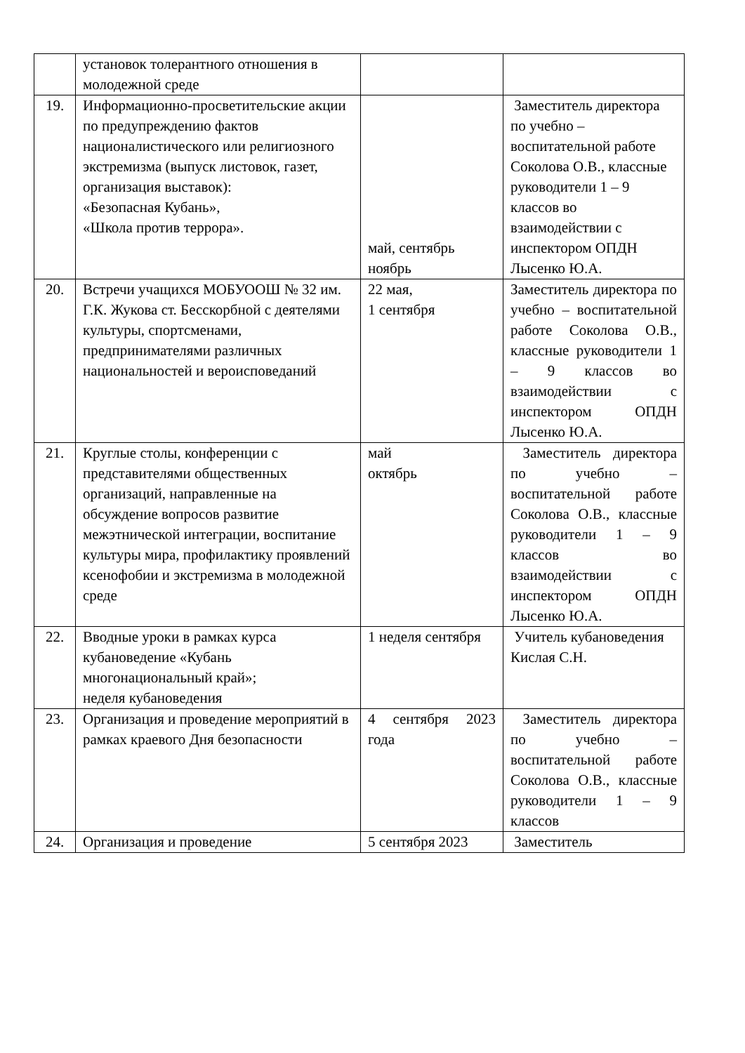| | установок толерантного отношения в молодежной среде | | |
| 19. | Информационно-просветительские акции по предупреждению фактов националистического или религиозного экстремизма (выпуск листовок, газет, организация выставок): «Безопасная Кубань», «Школа против террора». | май, сентябрь ноябрь | Заместитель директора по учебно – воспитательной работе Соколова О.В., классные руководители 1 – 9 классов во взаимодействии с инспектором ОПДН Лысенко Ю.А. |
| 20. | Встречи учащихся МОБУООШ № 32 им. Г.К. Жукова ст. Бесскорбной с деятелями культуры, спортсменами, предпринимателями различных национальностей и вероисповеданий | 22 мая, 1 сентября | Заместитель директора по учебно – воспитательной работе Соколова О.В., классные руководители 1 – 9 классов во взаимодействии с инспектором ОПДН Лысенко Ю.А. |
| 21. | Круглые столы, конференции с представителями общественных организаций, направленные на обсуждение вопросов развитие межэтнической интеграции, воспитание культуры мира, профилактику проявлений ксенофобии и экстремизма в молодежной среде | май октябрь | Заместитель директора по учебно – воспитательной работе Соколова О.В., классные руководители 1 – 9 классов во взаимодействии с инспектором ОПДН Лысенко Ю.А. |
| 22. | Вводные уроки в рамках курса кубановедение «Кубань многонациональный край»; неделя кубановедения | 1 неделя сентября | Учитель кубановедения Кислая С.Н. |
| 23. | Организация и проведение мероприятий в рамках краевого Дня безопасности | 4 сентября 2023 года | Заместитель директора по учебно – воспитательной работе Соколова О.В., классные руководители 1 – 9 классов |
| 24. | Организация и проведение | 5 сентября 2023 | Заместитель |